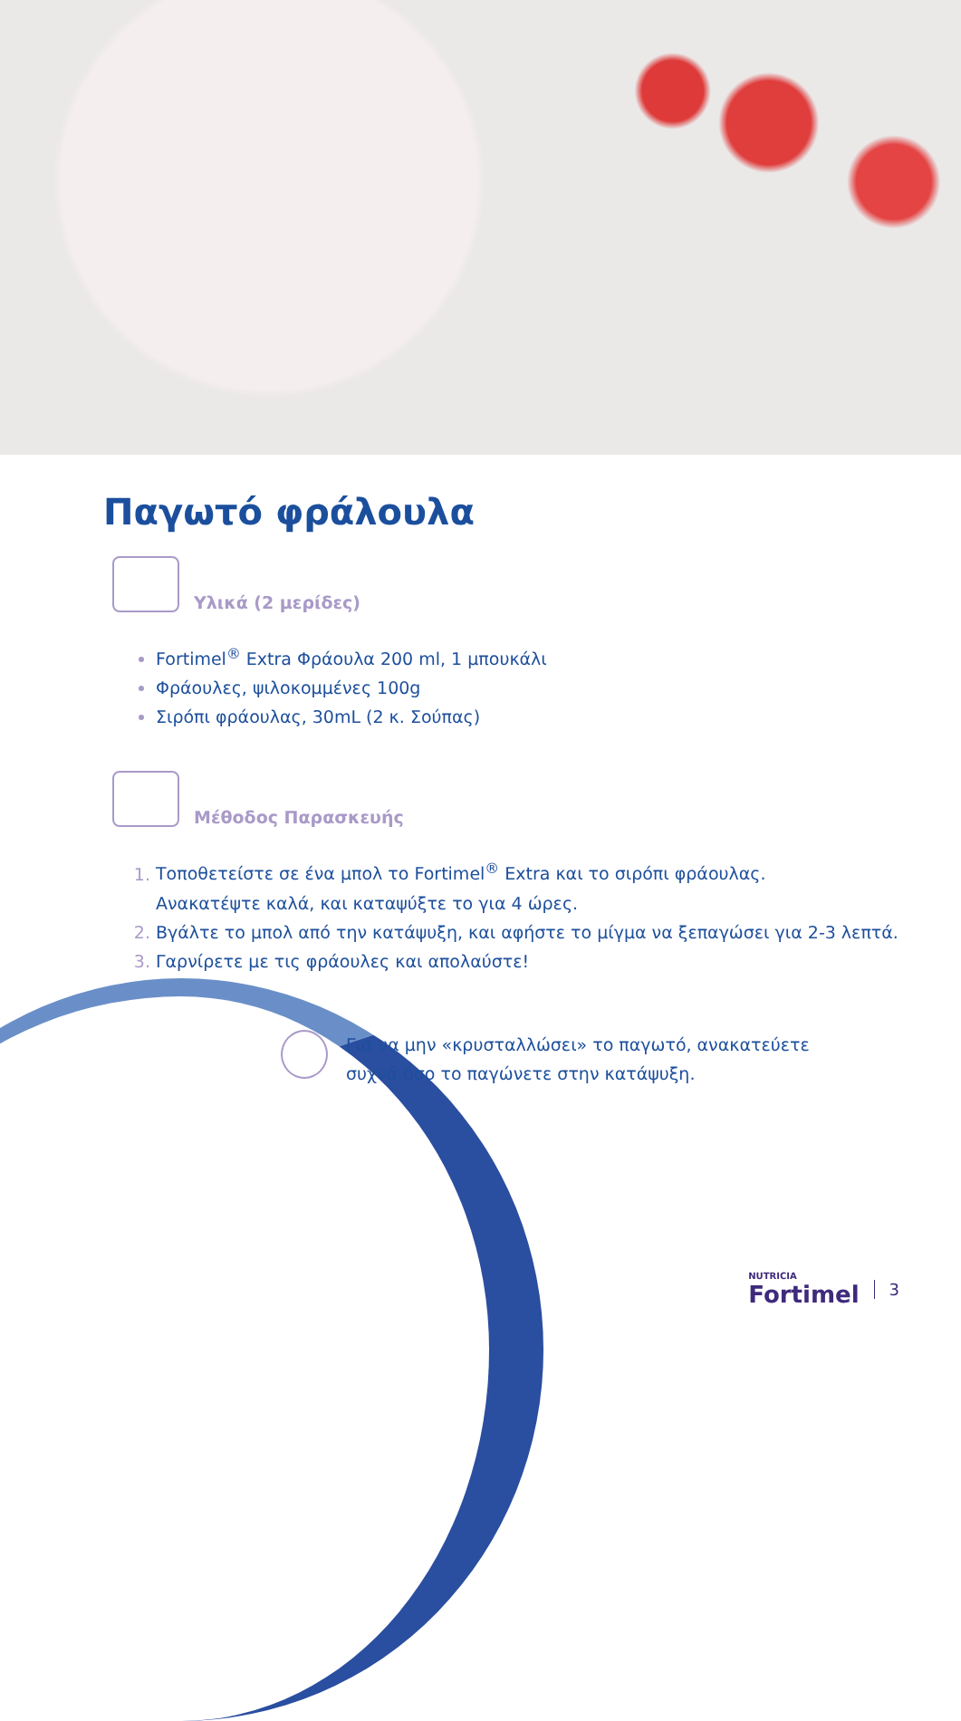Παγωτό φράλουλα
Υλικά (2 μερίδες)
Fortimel<sup>®</sup> Extra Φράουλα 200 ml, 1 μπουκάλι
Φράουλες, ψιλοκομμένες 100g
Σιρόπι φράουλας, 30mL (2 κ. Σούπας)
Μέθοδος Παρασκευής
Τοποθετείστε σε ένα μπολ το Fortimel<sup>®</sup> Extra και το σιρόπι φράουλας.
Ανακατέψτε καλά, και καταψύξτε το για 4 ώρες.
Βγάλτε το μπολ από την κατάψυξη, και αφήστε το μίγμα να ξεπαγώσει για 2-3 λεπτά.
Γαρνίρετε με τις φράουλες και απολαύστε!
Για να μην «κρυσταλλώσει» το παγωτό, ανακατεύετε
συχνά όσο το παγώνετε στην κατάψυξη.
NUTRICIA
Fortimel
3